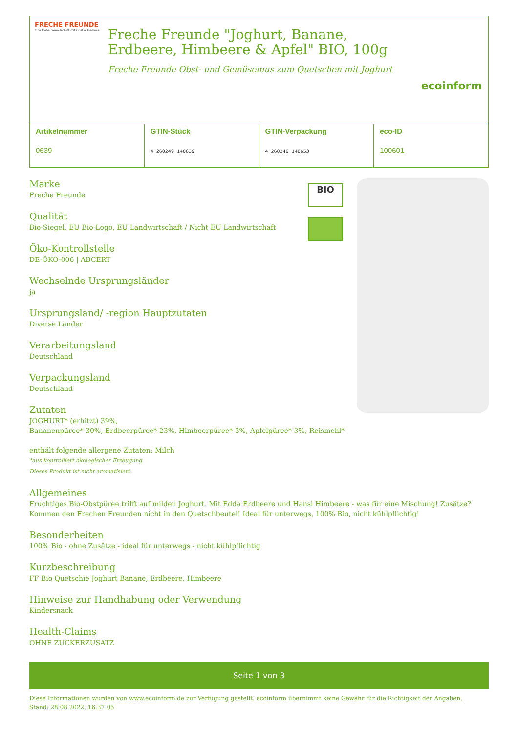FRECHE FREUNDE
Eine frühe Freundschaft mit Obst & Gemüse
Freche Freunde "Joghurt, Banane, Erdbeere, Himbeere & Apfel" BIO, 100g
Freche Freunde Obst- und Gemüsemus zum Quetschen mit Joghurt
ecoinform
| Artikelnummer 0639 | GTIN-Stück 4 260249 140639 | GTIN-Verpackung 4 260249 140653 | eco-ID 100601 |
BIO
Marke
Freche Freunde
Qualität
Bio-Siegel, EU Bio-Logo, EU Landwirtschaft / Nicht EU Landwirtschaft
Öko-Kontrollstelle
DE-ÖKO-006 | ABCERT
Wechselnde Ursprungsländer
ja
Ursprungsland/ -region Hauptzutaten
Diverse Länder
Verarbeitungsland
Deutschland
Verpackungsland
Deutschland
Zutaten
JOGHURT* (erhitzt) 39%,
Bananenpüree* 30%, Erdbeerpüree* 23%, Himbeerpüree* 3%, Apfelpüree* 3%, Reismehl*
enthält folgende allergene Zutaten: Milch
*aus kontrolliert ökologischer Erzeugung
Dieses Produkt ist nicht aromatisiert.
Allgemeines
Fruchtiges Bio-Obstpüree trifft auf milden Joghurt. Mit Edda Erdbeere und Hansi Himbeere - was für eine Mischung! Zusätze? Kommen den Frechen Freunden nicht in den Quetschbeutel! Ideal für unterwegs, 100% Bio, nicht kühlpflichtig!
Besonderheiten
100% Bio - ohne Zusätze - ideal für unterwegs - nicht kühlpflichtig
Kurzbeschreibung
FF Bio Quetschie Joghurt Banane, Erdbeere, Himbeere
Hinweise zur Handhabung oder Verwendung
Kindersnack
Health-Claims
OHNE ZUCKERZUSATZ
Seite 1 von 3
Diese Informationen wurden von www.ecoinform.de zur Verfügung gestellt. ecoinform übernimmt keine Gewähr für die Richtigkeit der Angaben.
Stand: 28.08.2022, 16:37:05